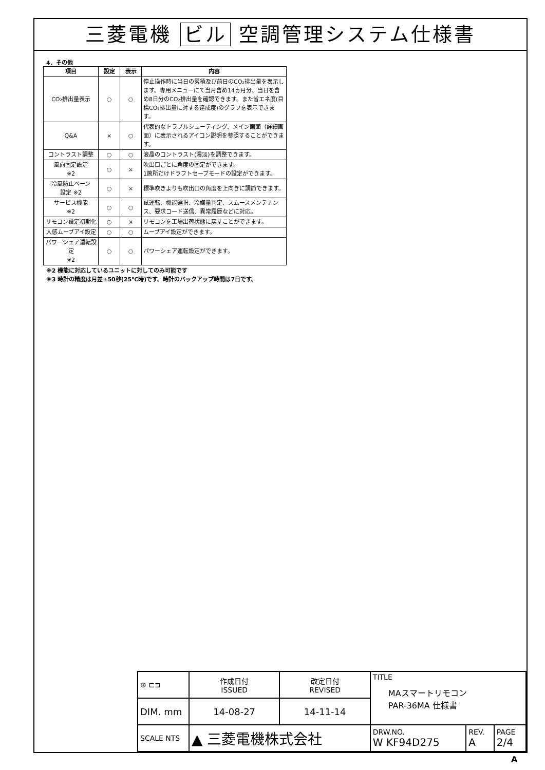三菱電機 ビル 空調管理システム仕様書
4．その他
| 項目 | 設定 | 表示 | 内容 |
| --- | --- | --- | --- |
| CO₂排出量表示 | ○ | ○ | 停止操作時に当日の累積及び前日のCO₂排出量を表示します。専用メニューにて当月含め14ヵ月分、当日を含め8日分のCO₂排出量を確認できます。また省エネ度(目標CO₂排出量に対する達成度)のグラフを表示できます。 |
| Q&A | × | ○ | 代表的なトラブルシューティング、メイン画面（詳細画面）に表示されるアイコン説明を参照することができます。 |
| コントラスト調整 | ○ | ○ | 液晶のコントラスト(濃淡)を調整できます。 |
| 風向固定設定 ※2 | ○ | × | 吹出口ごとに角度の固定ができます。 1箇所だけドラフトセーブモードの設定ができます。 |
| 冷風防止ベーン 設定 ※2 | ○ | × | 標準吹きよりも吹出口の角度を上向きに調節できます。 |
| サービス機能 ※2 | ○ | ○ | 試運転、機能選択、冷媒量判定、スムースメンテナンス、要求コード送信、異常履歴などに対応。 |
| リモコン設定初期化 | ○ | × | リモコンを工場出荷状態に戻すことができます。 |
| 人感ムーブアイ設定 | ○ | ○ | ムーブアイ設定ができます。 |
| パワーシェア運転設定 ※2 | ○ | ○ | パワーシェア運転設定ができます。 |
※2 機能に対応しているユニットに対してのみ可能です
※3 時計の精度は月差±50秒(25℃時)です。時計のバックアップ時間は7日です。
| ⊕ ⊏⊐ | 作成日付 ISSUED | 改定日付 REVISED | TITLE MAスマートリモコン PAR-36MA 仕様書 | | | |
| DIM. mm | 14-08-27 | 14-11-14 | | | | |
| SCALE NTS | ▲ 三菱電機株式会社 | | | DRW.NO. W KF94D275 | REV. A | PAGE 2/4 |
A